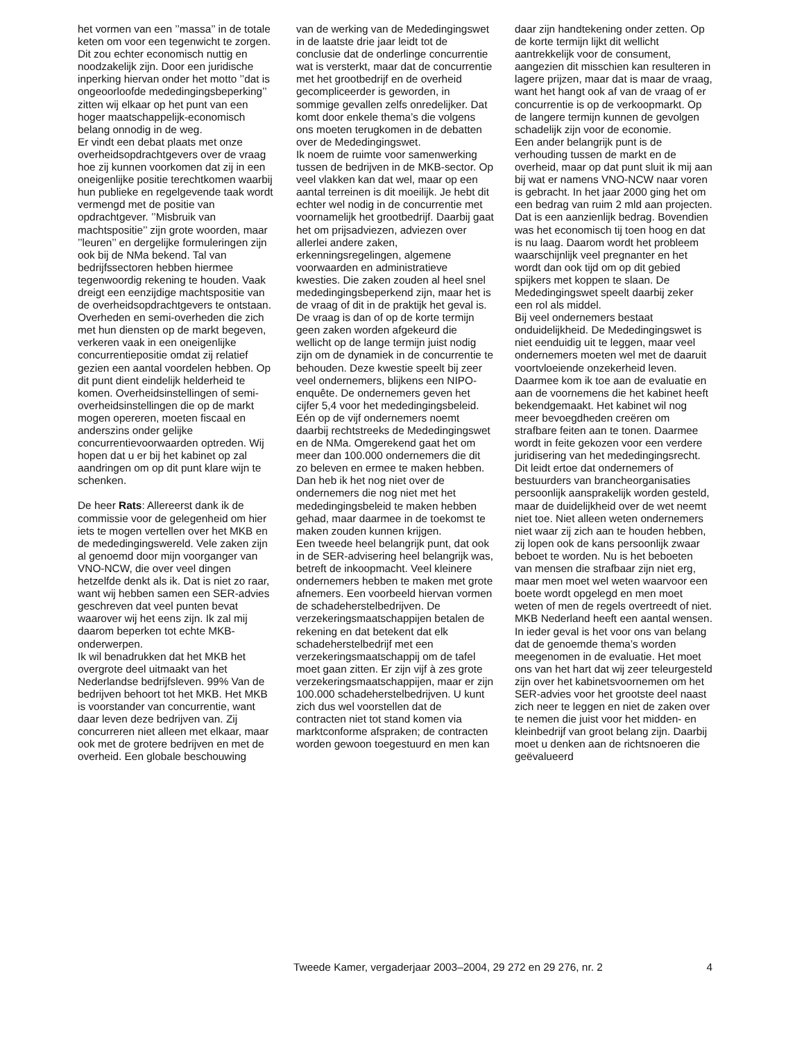het vormen van een ’’massa’’ in de totale keten om voor een tegenwicht te zorgen. Dit zou echter economisch nuttig en noodzakelijk zijn. Door een juridische inperking hiervan onder het motto ’’dat is ongeoorloofde mededingingsbeperking’’ zitten wij elkaar op het punt van een hoger maatschappelijk-economisch belang onnodig in de weg.
Er vindt een debat plaats met onze overheidsopdrachtgevers over de vraag hoe zij kunnen voorkomen dat zij in een oneigenlijke positie terechtkomen waarbij hun publieke en regelgevende taak wordt vermengd met de positie van opdrachtgever. ’’Misbruik van machtspositie’’ zijn grote woorden, maar ’’leuren’’ en dergelijke formuleringen zijn ook bij de NMa bekend. Tal van bedrijfssectoren hebben hiermee tegenwoordig rekening te houden. Vaak dreigt een eenzijdige machtspositie van de overheidsopdrachtgevers te ontstaan.
Overheden en semi-overheden die zich met hun diensten op de markt begeven, verkeren vaak in een oneigenlijke concurrentiepositie omdat zij relatief gezien een aantal voordelen hebben. Op dit punt dient eindelijk helderheid te komen. Overheidsinstellingen of semi-overheidsinstellingen die op de markt mogen opereren, moeten fiscaal en anderszins onder gelijke concurrentievoorwaarden optreden. Wij hopen dat u er bij het kabinet op zal aandringen om op dit punt klare wijn te schenken.
De heer Rats: Allereerst dank ik de commissie voor de gelegenheid om hier iets te mogen vertellen over het MKB en de mededingingswereld. Vele zaken zijn al genoemd door mijn voorganger van VNO-NCW, die over veel dingen hetzelfde denkt als ik. Dat is niet zo raar, want wij hebben samen een SER-advies geschreven dat veel punten bevat waarover wij het eens zijn. Ik zal mij daarom beperken tot echte MKB-onderwerpen.
Ik wil benadrukken dat het MKB het overgrote deel uitmaakt van het Nederlandse bedrijfsleven. 99% Van de bedrijven behoort tot het MKB. Het MKB is voorstander van concurrentie, want daar leven deze bedrijven van. Zij concurreren niet alleen met elkaar, maar ook met de grotere bedrijven en met de overheid. Een globale beschouwing
van de werking van de Mededingingswet in de laatste drie jaar leidt tot de conclusie dat de onderlinge concurrentie wat is versterkt, maar dat de concurrentie met het grootbedrijf en de overheid gecompliceerder is geworden, in sommige gevallen zelfs onredelijker. Dat komt door enkele thema’s die volgens ons moeten terugkomen in de debatten over de Mededingingswet.
Ik noem de ruimte voor samenwerking tussen de bedrijven in de MKB-sector. Op veel vlakken kan dat wel, maar op een aantal terreinen is dit moeilijk. Je hebt dit echter wel nodig in de concurrentie met voornamelijk het grootbedrijf. Daarbij gaat het om prijsadviezen, adviezen over allerlei andere zaken, erkenningsregelingen, algemene voorwaarden en administratieve kwesties. Die zaken zouden al heel snel mededingingsbeperkend zijn, maar het is de vraag of dit in de praktijk het geval is. De vraag is dan of op de korte termijn geen zaken worden afgekeurd die wellicht op de lange termijn juist nodig zijn om de dynamiek in de concurrentie te behouden. Deze kwestie speelt bij zeer veel ondernemers, blijkens een NIPO-enquête. De ondernemers geven het cijfer 5,4 voor het mededingingsbeleid. Eén op de vijf ondernemers noemt daarbij rechtstreeks de Mededingingswet en de NMa. Omgerekend gaat het om meer dan 100.000 ondernemers die dit zo beleven en ermee te maken hebben. Dan heb ik het nog niet over de ondernemers die nog niet met het mededingingsbeleid te maken hebben gehad, maar daarmee in de toekomst te maken zouden kunnen krijgen.
Een tweede heel belangrijk punt, dat ook in de SER-advisering heel belangrijk was, betreft de inkoopmacht. Veel kleinere ondernemers hebben te maken met grote afnemers. Een voorbeeld hiervan vormen de schadeherstelbedrijven. De verzekeringsmaatschappijen betalen de rekening en dat betekent dat elk schadeherstelbedrijf met een verzekeringsmaatschappij om de tafel moet gaan zitten. Er zijn vijf à zes grote verzekeringsmaatschappijen, maar er zijn 100.000 schadeherstelbedrijven. U kunt zich dus wel voorstellen dat de contracten niet tot stand komen via marktconforme afspraken; de contracten worden gewoon toegestuurd en men kan
daar zijn handtekening onder zetten. Op de korte termijn lijkt dit wellicht aantrekkelijk voor de consument, aangezien dit misschien kan resulteren in lagere prijzen, maar dat is maar de vraag, want het hangt ook af van de vraag of er concurrentie is op de verkoopmarkt. Op de langere termijn kunnen de gevolgen schadelijk zijn voor de economie.
Een ander belangrijk punt is de verhouding tussen de markt en de overheid, maar op dat punt sluit ik mij aan bij wat er namens VNO-NCW naar voren is gebracht. In het jaar 2000 ging het om een bedrag van ruim 2 mld aan projecten. Dat is een aanzienlijk bedrag. Bovendien was het economisch tij toen hoog en dat is nu laag. Daarom wordt het probleem waarschijnlijk veel pregnanter en het wordt dan ook tijd om op dit gebied spijkers met koppen te slaan. De Mededingingswet speelt daarbij zeker een rol als middel.
Bij veel ondernemers bestaat onduidelijkheid. De Mededingingswet is niet eenduidig uit te leggen, maar veel ondernemers moeten wel met de daaruit voortvloeiende onzekerheid leven. Daarmee kom ik toe aan de evaluatie en aan de voornemens die het kabinet heeft bekendgemaakt. Het kabinet wil nog meer bevoegdheden creëren om strafbare feiten aan te tonen. Daarmee wordt in feite gekozen voor een verdere juridisering van het mededingingsrecht. Dit leidt ertoe dat ondernemers of bestuurders van brancheorganisaties persoonlijk aansprakelijk worden gesteld, maar de duidelijkheid over de wet neemt niet toe. Niet alleen weten ondernemers niet waar zij zich aan te houden hebben, zij lopen ook de kans persoonlijk zwaar beboet te worden. Nu is het beboeten van mensen die strafbaar zijn niet erg, maar men moet wel weten waarvoor een boete wordt opgelegd en men moet weten of men de regels overtreedt of niet.
MKB Nederland heeft een aantal wensen. In ieder geval is het voor ons van belang dat de genoemde thema’s worden meegenomen in de evaluatie. Het moet ons van het hart dat wij zeer teleurgesteld zijn over het kabinetsvoornemen om het SER-advies voor het grootste deel naast zich neer te leggen en niet de zaken over te nemen die juist voor het midden- en kleinbedrijf van groot belang zijn. Daarbij moet u denken aan de richtsnoeren die geëvalueerd
Tweede Kamer, vergaderjaar 2003–2004, 29 272 en 29 276, nr. 2 4